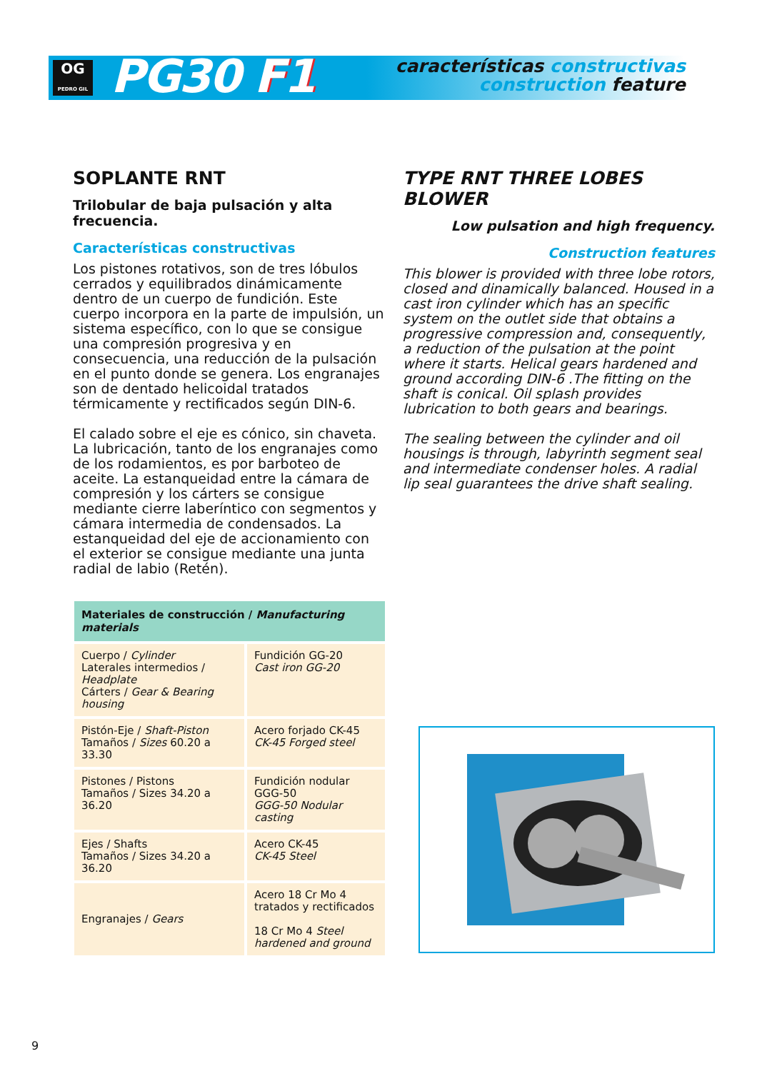OG
PEDRO GIL
PG30 F1
características constructivas
construction feature
SOPLANTE RNT
Trilobular de baja pulsación y alta frecuencia.
Características constructivas
Los pistones rotativos, son de tres lóbulos cerrados y equilibrados dinámicamente dentro de un cuerpo de fundición. Este cuerpo incorpora en la parte de impulsión, un sistema específico, con lo que se consigue una compresión progresiva y en consecuencia, una reducción de la pulsación en el punto donde se genera. Los engranajes son de dentado helicoidal tratados térmicamente y rectificados según DIN-6.
El calado sobre el eje es cónico, sin chaveta. La lubricación, tanto de los engranajes como de los rodamientos, es por barboteo de aceite. La estanqueidad entre la cámara de compresión y los cárters se consigue mediante cierre laberíntico con segmentos y cámara intermedia de condensados. La estanqueidad del eje de accionamiento con el exterior se consigue mediante una junta radial de labio (Retén).
TYPE RNT THREE LOBES BLOWER
Low pulsation and high frequency.
Construction features
This blower is provided with three lobe rotors, closed and dinamically balanced. Housed in a cast iron cylinder which has an specific system on the outlet side that obtains a progressive compression and, consequently, a reduction of the pulsation at the point where it starts. Helical gears hardened and ground according DIN-6 .The fitting on the shaft is conical. Oil splash provides lubrication to both gears and bearings.
The sealing between the cylinder and oil housings is through, labyrinth segment seal and intermediate condenser holes. A radial lip seal guarantees the drive shaft sealing.
| Materiales de construcción / Manufacturing materials | |
| --- | --- |
| Cuerpo / Cylinder Laterales intermedios / Headplate Cárters / Gear & Bearing housing | Fundición GG-20 Cast iron GG-20 |
| Pistón-Eje / Shaft-Piston Tamaños / Sizes 60.20 a 33.30 | Acero forjado CK-45 CK-45 Forged steel |
| Pistones / Pistons Tamaños / Sizes 34.20 a 36.20 | Fundición nodular GGG-50 GGG-50 Nodular casting |
| Ejes / Shafts Tamaños / Sizes 34.20 a 36.20 | Acero CK-45 CK-45 Steel |
| Engranajes / Gears | Acero 18 Cr Mo 4 tratados y rectificados 18 Cr Mo 4 Steel hardened and ground |
9